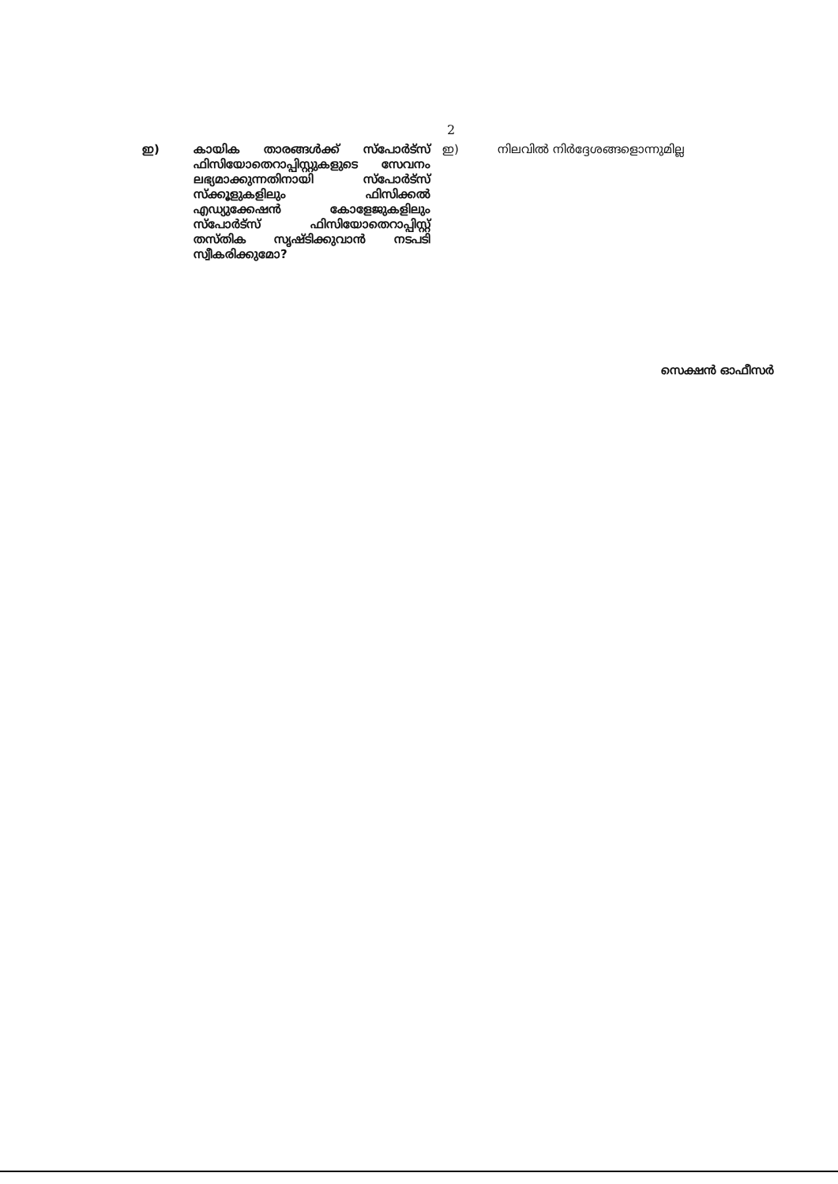2
ഇ) കായിക താരങ്ങൾക്ക് സ്പോർട്സ് ഫിസിയോതെറാപ്പിസ്റ്റുകളുടെ സേവനം ലഭ്യമാക്കുന്നതിനായി സ്പോർട്സ് സ്ക്കൂളുകളിലും ഫിസിക്കൽ എഡ്യുക്കേഷൻ കോളേജുകളിലും സ്പോർട്സ് ഫിസിയോതെറാപ്പിസ്റ്റ് തസ്തിക സൃഷ്ടിക്കുവാൻ നടപടി സ്വീകരിക്കുമോ?
ഇ) നിലവിൽ നിർദ്ദേശങ്ങളൊന്നുമില്ല
സെക്ഷൻ ഓഫീസർ